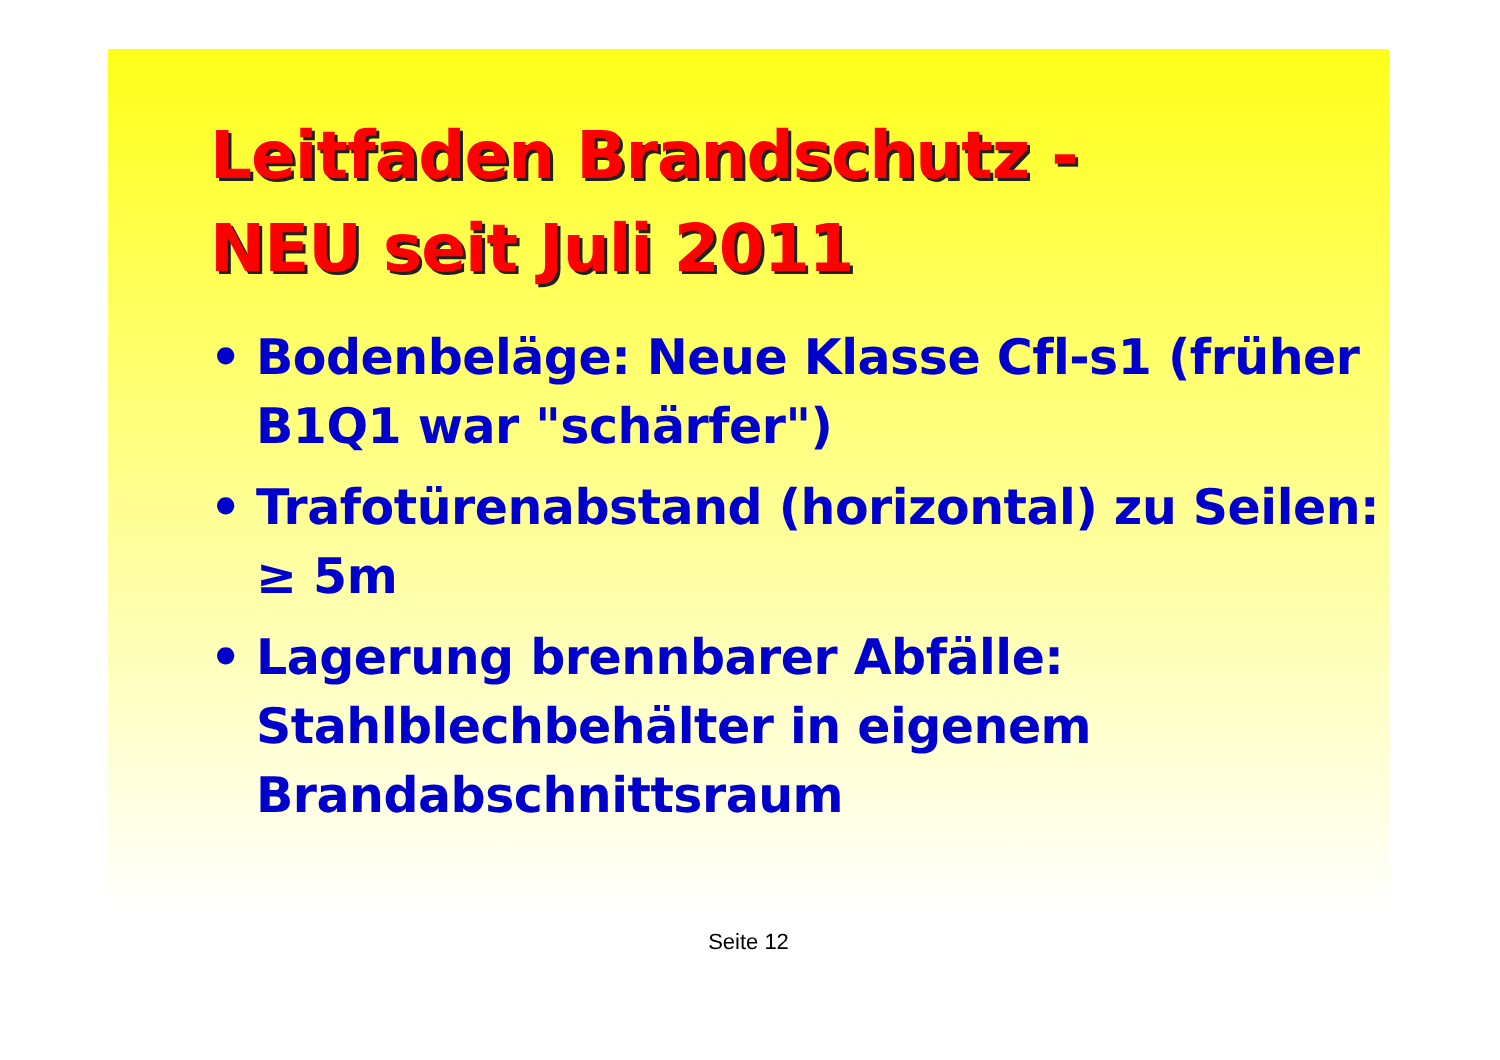Leitfaden Brandschutz -
NEU seit Juli 2011
• Bodenbeläge: Neue Klasse Cfl-s1 (früher B1Q1 war "schärfer")
• Trafotürenabstand (horizontal) zu Seilen: ≥ 5m
• Lagerung brennbarer Abfälle: Stahlblechbehälter in eigenem Brandabschnittsraum
Seite 12